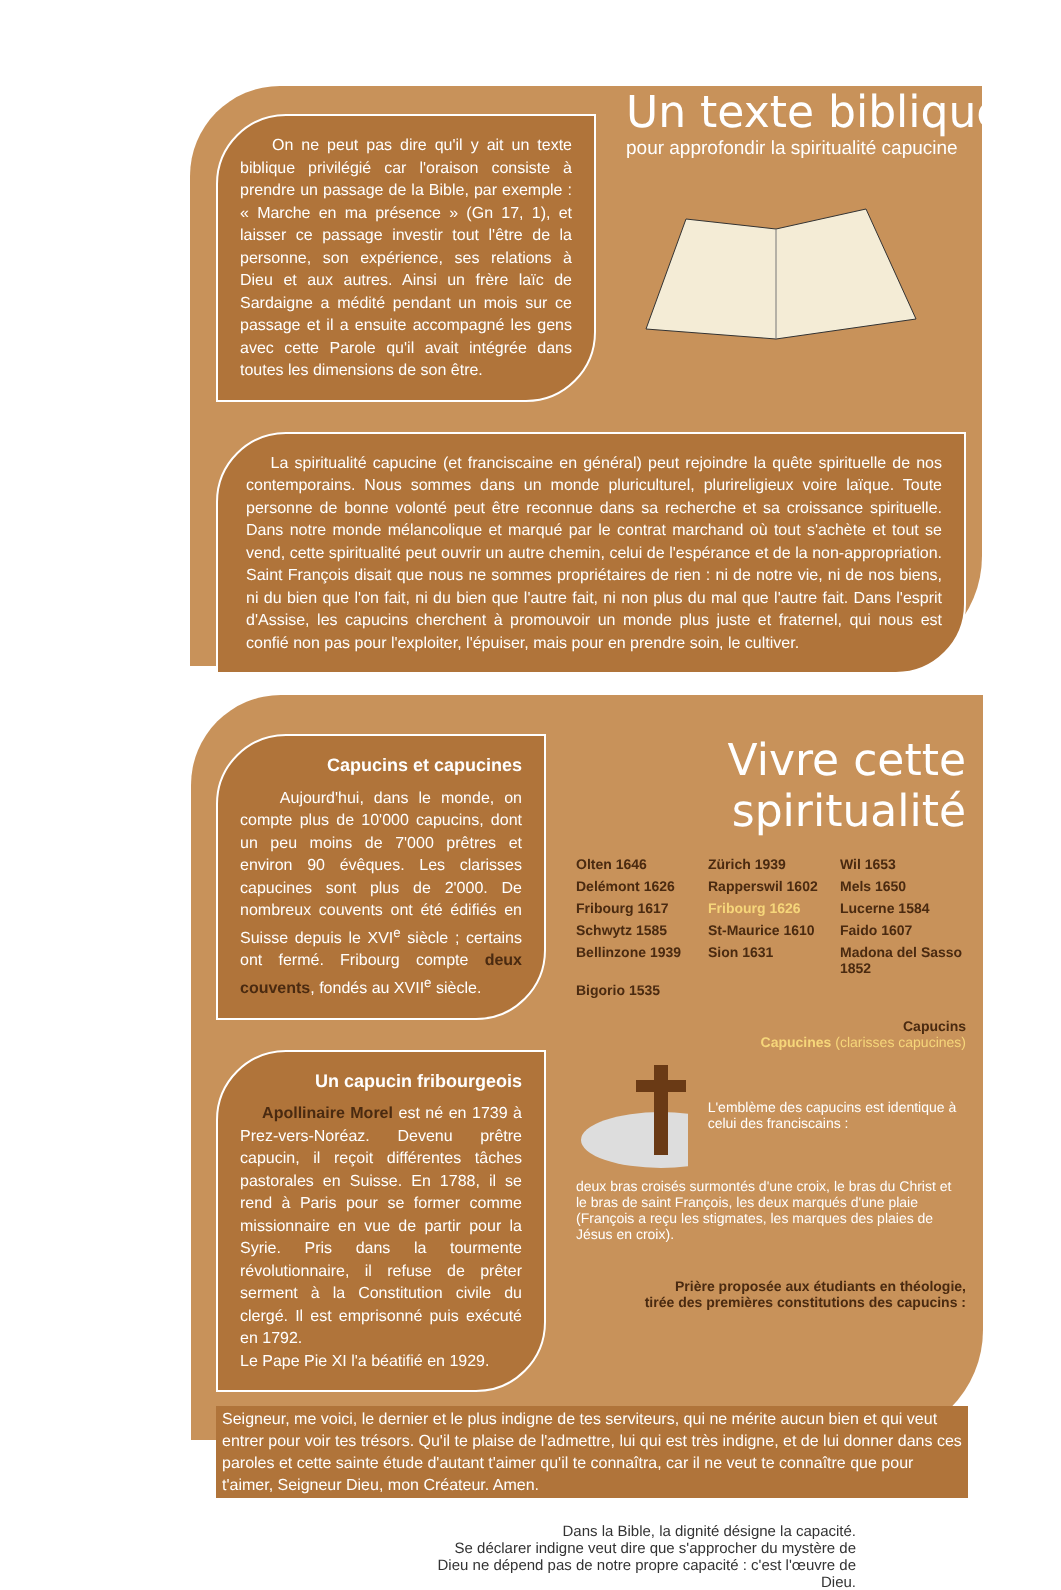On ne peut pas dire qu'il y ait un texte biblique privilégié car l'oraison consiste à prendre un passage de la Bible, par exemple : « Marche en ma présence » (Gn 17, 1), et laisser ce passage investir tout l'être de la personne, son expérience, ses relations à Dieu et aux autres. Ainsi un frère laïc de Sardaigne a médité pendant un mois sur ce passage et il a ensuite accompagné les gens avec cette Parole qu'il avait intégrée dans toutes les dimensions de son être.
Un texte biblique
pour approfondir la spiritualité capucine
La spiritualité capucine (et franciscaine en général) peut rejoindre la quête spirituelle de nos contemporains. Nous sommes dans un monde pluriculturel, plurireligieux voire laïque. Toute personne de bonne volonté peut être reconnue dans sa recherche et sa croissance spirituelle. Dans notre monde mélancolique et marqué par le contrat marchand où tout s'achète et tout se vend, cette spiritualité peut ouvrir un autre chemin, celui de l'espérance et de la non-appropriation. Saint François disait que nous ne sommes propriétaires de rien : ni de notre vie, ni de nos biens, ni du bien que l'on fait, ni du bien que l'autre fait, ni non plus du mal que l'autre fait. Dans l'esprit d'Assise, les capucins cherchent à promouvoir un monde plus juste et fraternel, qui nous est confié non pas pour l'exploiter, l'épuiser, mais pour en prendre soin, le cultiver.
Capucins et capucines
Aujourd'hui, dans le monde, on compte plus de 10'000 capucins, dont un peu moins de 7'000 prêtres et environ 90 évêques. Les clarisses capucines sont plus de 2'000. De nombreux couvents ont été édifiés en Suisse depuis le XVI<sup>e</sup> siècle ; certains ont fermé. Fribourg compte deux couvents, fondés au XVII<sup>e</sup> siècle.
Un capucin fribourgeois
Apollinaire Morel est né en 1739 à Prez-vers-Noréaz. Devenu prêtre capucin, il reçoit différentes tâches pastorales en Suisse. En 1788, il se rend à Paris pour se former comme missionnaire en vue de partir pour la Syrie. Pris dans la tourmente révolutionnaire, il refuse de prêter serment à la Constitution civile du clergé. Il est emprisonné puis exécuté en 1792.
Le Pape Pie XI l'a béatifié en 1929.
Vivre cette spiritualité
Olten 1646 Zürich 1939 Wil 1653 Delémont 1626 Rapperswil 1602 Mels 1650 Fribourg 1617 Fribourg 1626 Lucerne 1584 Schwytz 1585 St-Maurice 1610 Faido 1607 Bellinzone 1939 Sion 1631 Madona del Sasso 1852 Bigorio 1535
Capucins
Capucines (clarisses capucines)
L'emblème des capucins est identique à celui des franciscains :
deux bras croisés surmontés d'une croix, le bras du Christ et le bras de saint François, les deux marqués d'une plaie (François a reçu les stigmates, les marques des plaies de Jésus en croix).
Prière proposée aux étudiants en théologie,
tirée des premières constitutions des capucins :
Seigneur, me voici, le dernier et le plus indigne de tes serviteurs, qui ne mérite aucun bien et qui veut entrer pour voir tes trésors. Qu'il te plaise de l'admettre, lui qui est très indigne, et de lui donner dans ces paroles et cette sainte étude d'autant t'aimer qu'il te connaîtra, car il ne veut te connaître que pour t'aimer, Seigneur Dieu, mon Créateur. Amen.
Dans la Bible, la dignité désigne la capacité.
Se déclarer indigne veut dire que s'approcher du mystère de Dieu ne dépend pas de notre propre capacité : c'est l'œuvre de Dieu.